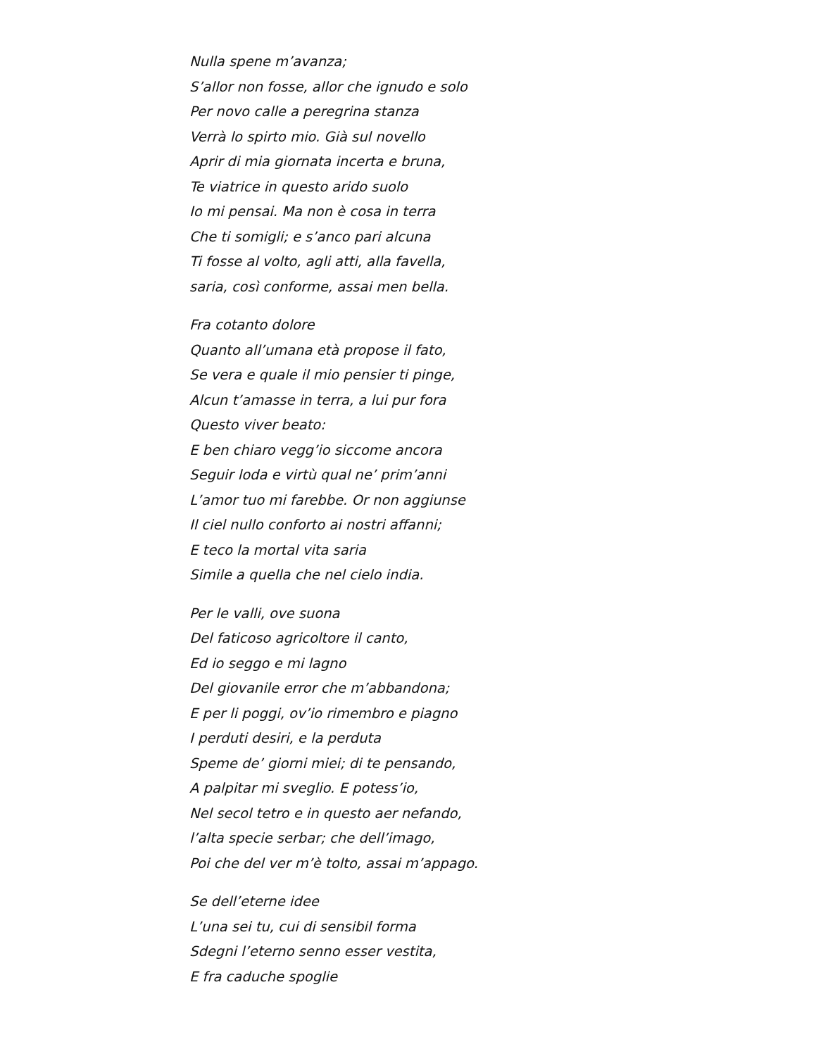Nulla spene m’avanza;
S’allor non fosse, allor che ignudo e solo
Per novo calle a peregrina stanza
Verrà lo spirto mio. Già sul novello
Aprir di mia giornata incerta e bruna,
Te viatrice in questo arido suolo
Io mi pensai. Ma non è cosa in terra
Che ti somigli; e s’anco pari alcuna
Ti fosse al volto, agli atti, alla favella,
saria, così conforme, assai men bella.
Fra cotanto dolore
Quanto all’umana età propose il fato,
Se vera e quale il mio pensier ti pinge,
Alcun t’amasse in terra, a lui pur fora
Questo viver beato:
E ben chiaro vegg’io siccome ancora
Seguir loda e virtù qual ne’ prim’anni
L’amor tuo mi farebbe. Or non aggiunse
Il ciel nullo conforto ai nostri affanni;
E teco la mortal vita saria
Simile a quella che nel cielo india.
Per le valli, ove suona
Del faticoso agricoltore il canto,
Ed io seggo e mi lagno
Del giovanile error che m’abbandona;
E per li poggi, ov’io rimembro e piagno
I perduti desiri, e la perduta
Speme de’ giorni miei; di te pensando,
A palpitar mi sveglio. E potess’io,
Nel secol tetro e in questo aer nefando,
l’alta specie serbar; che dell’imago,
Poi che del ver m’è tolto, assai m’appago.
Se dell’eterne idee
L’una sei tu, cui di sensibil forma
Sdegni l’eterno senno esser vestita,
E fra caduche spoglie